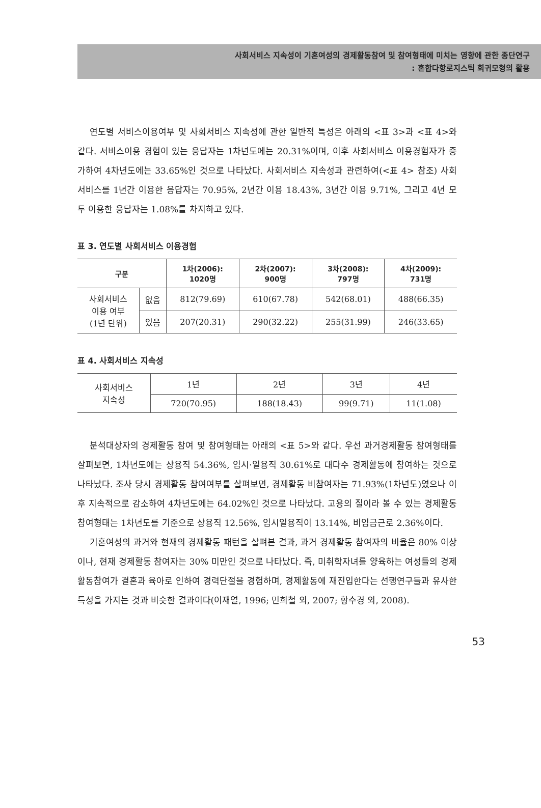사회서비스 지속성이 기혼여성의 경제활동참여 및 참여형태에 미치는 영향에 관한 종단연구
: 혼합다항로지스틱 회귀모형의 활용
연도별 서비스이용여부 및 사회서비스 지속성에 관한 일반적 특성은 아래의 <표 3>과 <표 4>와 같다. 서비스이용 경험이 있는 응답자는 1차년도에는 20.31%이며, 이후 사회서비스 이용경험자가 증가하여 4차년도에는 33.65%인 것으로 나타났다. 사회서비스 지속성과 관련하여(<표 4> 참조) 사회서비스를 1년간 이용한 응답자는 70.95%, 2년간 이용 18.43%, 3년간 이용 9.71%, 그리고 4년 모두 이용한 응답자는 1.08%를 차지하고 있다.
표 3. 연도별 사회서비스 이용경험
| 구분 | | 1차(2006): 1020명 | 2차(2007): 900명 | 3차(2008): 797명 | 4차(2009): 731명 |
| --- | --- | --- | --- | --- | --- |
| 사회서비스 이용 여부 (1년 단위) | 없음 | 812(79.69) | 610(67.78) | 542(68.01) | 488(66.35) |
| | 있음 | 207(20.31) | 290(32.22) | 255(31.99) | 246(33.65) |
표 4. 사회서비스 지속성
| 사회서비스 지속성 | 1년 | 2년 | 3년 | 4년 |
| | 720(70.95) | 188(18.43) | 99(9.71) | 11(1.08) |
분석대상자의 경제활동 참여 및 참여형태는 아래의 <표 5>와 같다. 우선 과거경제활동 참여형태를 살펴보면, 1차년도에는 상용직 54.36%, 임시·일용직 30.61%로 대다수 경제활동에 참여하는 것으로 나타났다. 조사 당시 경제활동 참여여부를 살펴보면, 경제활동 비참여자는 71.93%(1차년도)였으나 이후 지속적으로 감소하여 4차년도에는 64.02%인 것으로 나타났다. 고용의 질이라 볼 수 있는 경제활동참여형태는 1차년도를 기준으로 상용직 12.56%, 임시일용직이 13.14%, 비임금근로 2.36%이다.
기혼여성의 과거와 현재의 경제활동 패턴을 살펴본 결과, 과거 경제활동 참여자의 비율은 80% 이상이나, 현재 경제활동 참여자는 30% 미만인 것으로 나타났다. 즉, 미취학자녀를 양육하는 여성들의 경제활동참여가 결혼과 육아로 인하여 경력단절을 경험하며, 경제활동에 재진입한다는 선행연구들과 유사한 특성을 가지는 것과 비슷한 결과이다(이재열, 1996; 민희철 외, 2007; 황수경 외, 2008).
53